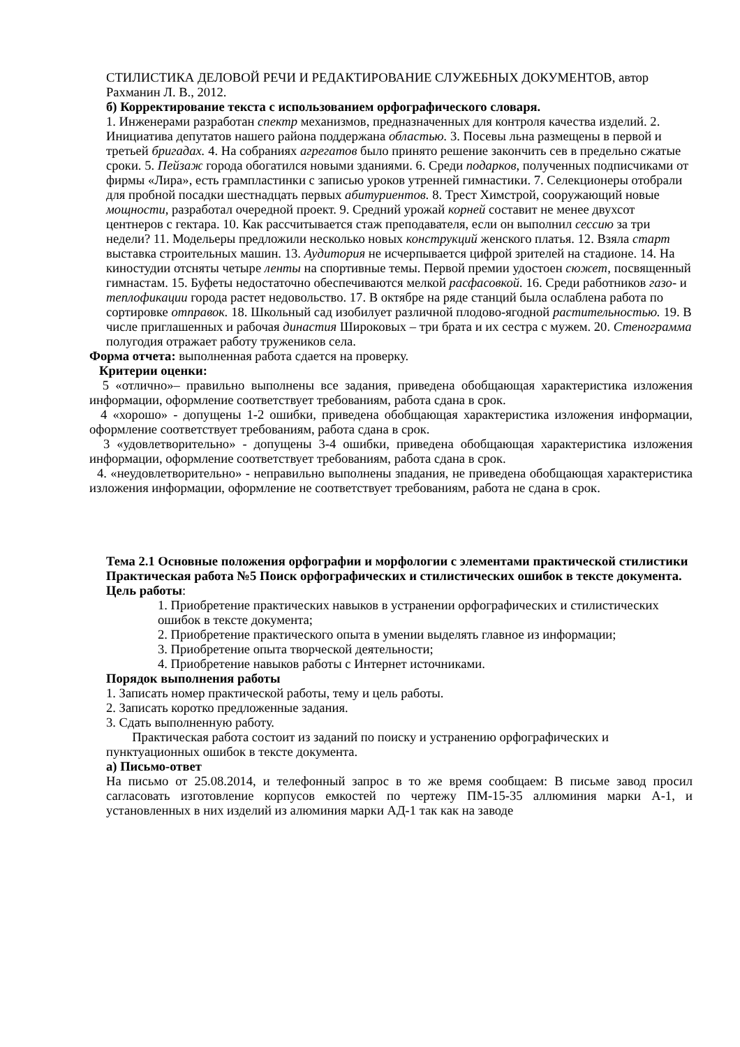СТИЛИСТИКА ДЕЛОВОЙ РЕЧИ И РЕДАКТИРОВАНИЕ СЛУЖЕБНЫХ ДОКУМЕНТОВ, автор Рахманин Л. В., 2012.
б) Корректирование текста с использованием орфографического словаря.
1. Инженерами разработан спектр механизмов, предназначенных для контроля качества изделий. 2. Инициатива депутатов нашего района поддержана областью. 3. Посевы льна размещены в первой и третьей бригадах. 4. На собраниях агрегатов было принято решение закончить сев в предельно сжатые сроки. 5. Пейзаж города обогатился новыми зданиями. 6. Среди подарков, полученных подписчиками от фирмы «Лира», есть грампластинки с записью уроков утренней гимнастики. 7. Селекционеры отобрали для пробной посадки шестнадцать первых абитуриентов. 8. Трест Химстрой, сооружающий новые мощности, разработал очередной проект. 9. Средний урожай корней составит не менее двухсот центнеров с гектара. 10. Как рассчитывается стаж преподавателя, если он выполнил сессию за три недели? 11. Модельеры предложили несколько новых конструкций женского платья. 12. Взяла старт выставка строительных машин. 13. Аудитория не исчерпывается цифрой зрителей на стадионе. 14. На киностудии отсняты четыре ленты на спортивные темы. Первой премии удостоен сюжет, посвященный гимнастам. 15. Буфеты недостаточно обеспечиваются мелкой расфасовкой. 16. Среди работников газо- и теплофикации города растет недовольство. 17. В октябре на ряде станций была ослаблена работа по сортировке отправок. 18. Школьный сад изобилует различной плодово-ягодной растительностью. 19. В числе приглашенных и рабочая династия Широковых – три брата и их сестра с мужем. 20. Стенограмма полугодия отражает работу тружеников села.
Форма отчета: выполненная работа сдается на проверку.
Критерии оценки:
5 «отлично»– правильно выполнены все задания, приведена обобщающая характеристика изложения информации, оформление соответствует требованиям, работа сдана в срок.
4 «хорошо» - допущены 1-2 ошибки, приведена обобщающая характеристика изложения информации, оформление соответствует требованиям, работа сдана в срок.
3 «удовлетворительно» - допущены 3-4 ошибки, приведена обобщающая характеристика изложения информации, оформление соответствует требованиям, работа сдана в срок.
4. «неудовлетворительно» - неправильно выполнены зпадания, не приведена обобщающая характеристика изложения информации, оформление не соответствует требованиям, работа не сдана в срок.
Тема 2.1 Основные положения орфографии и морфологии с элементами практической стилистики
Практическая работа №5 Поиск орфографических и стилистических ошибок в тексте документа.
Цель работы:
1. Приобретение практических навыков в устранении орфографических и стилистических ошибок в тексте документа;
2. Приобретение практического опыта в умении выделять главное из информации;
3. Приобретение опыта творческой деятельности;
4. Приобретение навыков работы с Интернет источниками.
Порядок выполнения работы
1. Записать номер практической работы, тему и цель работы.
2. Записать коротко предложенные задания.
3. Сдать выполненную работу.
Практическая работа состоит из заданий по поиску и устранению орфографических и пунктуационных ошибок в тексте документа.
а) Письмо-ответ
На письмо от 25.08.2014, и телефонный запрос в то же время сообщаем: В письме завод просил сагласовать изготовление корпусов емкостей по чертежу ПМ-15-35 аллюминия марки А-1, и установленных в них изделий из алюминия марки АД-1 так как на заводе